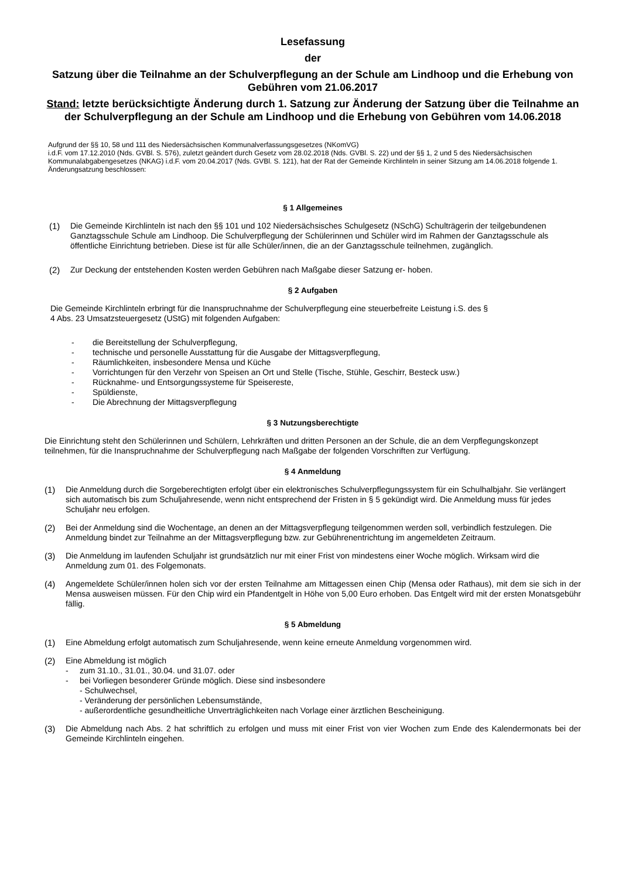Lesefassung
der
Satzung über die Teilnahme an der Schulverpflegung an der Schule am Lindhoop und die Erhebung von Gebühren vom 21.06.2017
Stand: letzte berücksichtigte Änderung durch 1. Satzung zur Änderung der Satzung über die Teilnahme an der Schulverpflegung an der Schule am Lindhoop und die Erhebung von Gebühren vom 14.06.2018
Aufgrund der §§ 10, 58 und 111 des Niedersächsischen Kommunalverfassungsgesetzes (NKomVG)
i.d.F. vom 17.12.2010 (Nds. GVBl. S. 576), zuletzt geändert durch Gesetz vom 28.02.2018 (Nds. GVBl. S. 22) und der §§ 1, 2 und 5 des Niedersächsischen Kommunalabgabengesetzes (NKAG) i.d.F. vom 20.04.2017 (Nds. GVBl. S. 121), hat der Rat der Gemeinde Kirchlinteln in seiner Sitzung am 14.06.2018 folgende 1. Änderungsatzung beschlossen:
§ 1 Allgemeines
(1) Die Gemeinde Kirchlinteln ist nach den §§ 101 und 102 Niedersächsisches Schulgesetz (NSchG) Schulträgerin der teilgebundenen Ganztagsschule Schule am Lindhoop. Die Schulverpflegung der Schülerinnen und Schüler wird im Rahmen der Ganztagsschule als öffentliche Einrichtung betrieben. Diese ist für alle Schüler/innen, die an der Ganztagsschule teilnehmen, zugänglich.
(2) Zur Deckung der entstehenden Kosten werden Gebühren nach Maßgabe dieser Satzung er- hoben.
§ 2 Aufgaben
Die Gemeinde Kirchlinteln erbringt für die Inanspruchnahme der Schulverpflegung eine steuerbefreite Leistung i.S. des § 4 Abs. 23 Umsatzsteuergesetz (UStG) mit folgenden Aufgaben:
- die Bereitstellung der Schulverpflegung,
- technische und personelle Ausstattung für die Ausgabe der Mittagsverpflegung,
- Räumlichkeiten, insbesondere Mensa und Küche
- Vorrichtungen für den Verzehr von Speisen an Ort und Stelle (Tische, Stühle, Geschirr, Besteck usw.)
- Rücknahme- und Entsorgungssysteme für Speisereste,
- Spüldienste,
- Die Abrechnung der Mittagsverpflegung
§ 3 Nutzungsberechtigte
Die Einrichtung steht den Schülerinnen und Schülern, Lehrkräften und dritten Personen an der Schule, die an dem Verpflegungskonzept teilnehmen, für die Inanspruchnahme der Schulverpflegung nach Maßgabe der folgenden Vorschriften zur Verfügung.
§ 4 Anmeldung
(1) Die Anmeldung durch die Sorgeberechtigten erfolgt über ein elektronisches Schulverpflegungssystem für ein Schulhalbjahr. Sie verlängert sich automatisch bis zum Schuljahresende, wenn nicht entsprechend der Fristen in § 5 gekündigt wird. Die Anmeldung muss für jedes Schuljahr neu erfolgen.
(2) Bei der Anmeldung sind die Wochentage, an denen an der Mittagsverpflegung teilgenommen werden soll, verbindlich festzulegen. Die Anmeldung bindet zur Teilnahme an der Mittagsverpflegung bzw. zur Gebührenentrichtung im angemeldeten Zeitraum.
(3) Die Anmeldung im laufenden Schuljahr ist grundsätzlich nur mit einer Frist von mindestens einer Woche möglich. Wirksam wird die Anmeldung zum 01. des Folgemonats.
(4) Angemeldete Schüler/innen holen sich vor der ersten Teilnahme am Mittagessen einen Chip (Mensa oder Rathaus), mit dem sie sich in der Mensa ausweisen müssen. Für den Chip wird ein Pfandentgelt in Höhe von 5,00 Euro erhoben. Das Entgelt wird mit der ersten Monatsgebühr fällig.
§ 5 Abmeldung
(1) Eine Abmeldung erfolgt automatisch zum Schuljahresende, wenn keine erneute Anmeldung vorgenommen wird.
(2) Eine Abmeldung ist möglich
- zum 31.10., 31.01., 30.04. und 31.07. oder
- bei Vorliegen besonderer Gründe möglich. Diese sind insbesondere
- Schulwechsel,
- Veränderung der persönlichen Lebensumstände,
- außerordentliche gesundheitliche Unverträglichkeiten nach Vorlage einer ärztlichen Bescheinigung.
(3) Die Abmeldung nach Abs. 2 hat schriftlich zu erfolgen und muss mit einer Frist von vier Wochen zum Ende des Kalendermonats bei der Gemeinde Kirchlinteln eingehen.